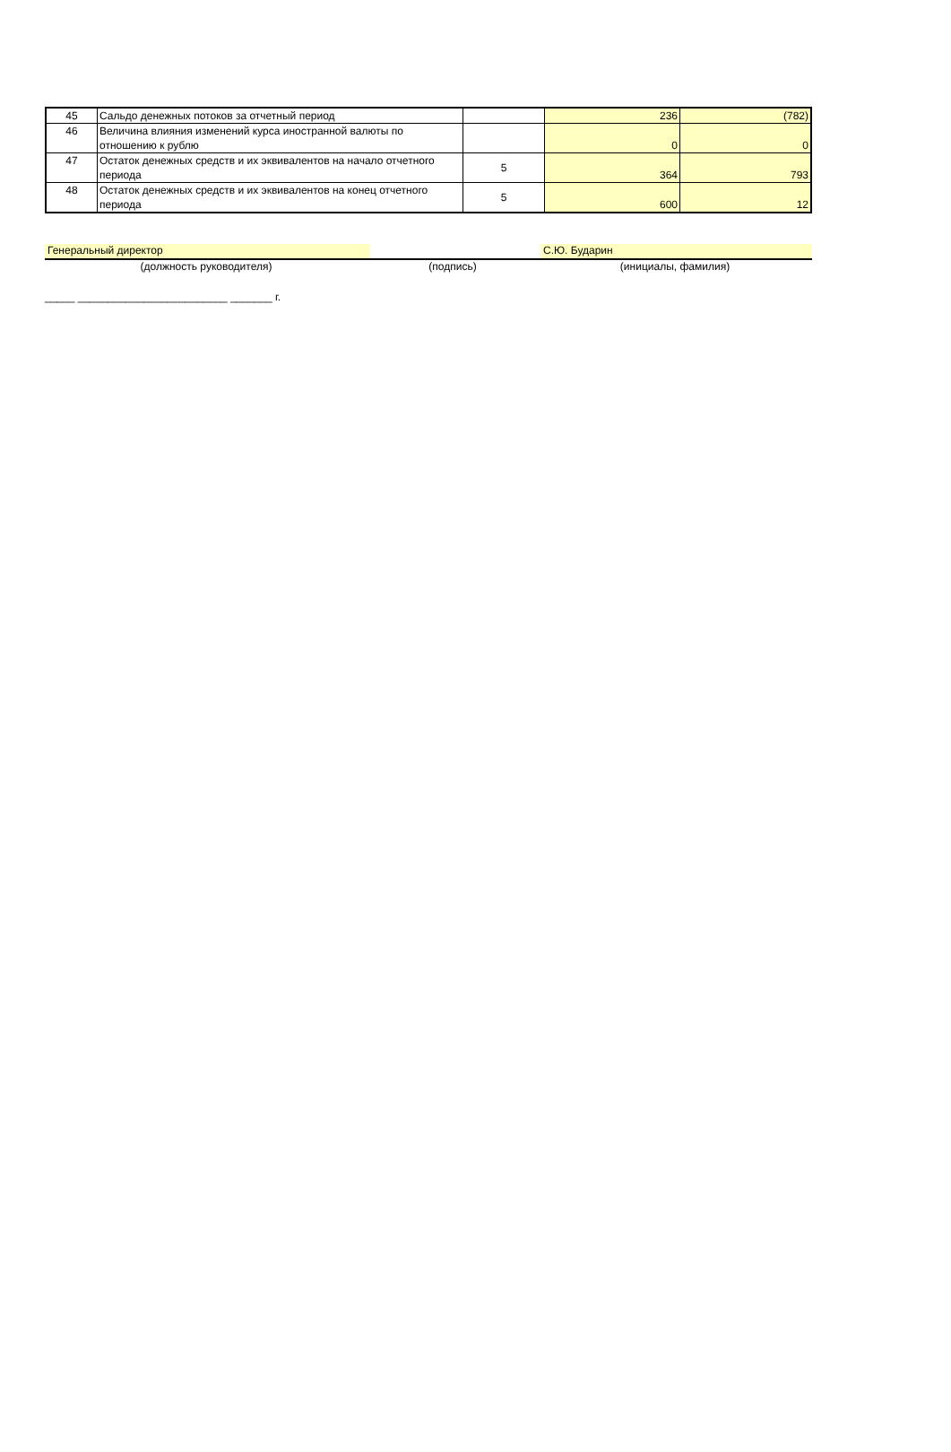| 45 | Сальдо денежных потоков за отчетный период | | 236 | (782) |
| 46 | Величина влияния изменений курса иностранной валюты по отношению к рублю | | 0 | 0 |
| 47 | Остаток денежных средств и их эквивалентов на начало отчетного периода | 5 | 364 | 793 |
| 48 | Остаток денежных средств и их эквивалентов на конец отчетного периода | 5 | 600 | 12 |
Генеральный директор С.Ю. Бударин
(должность руководителя) (подпись) (инициалы, фамилия)
_____ _________________________ _______ г.